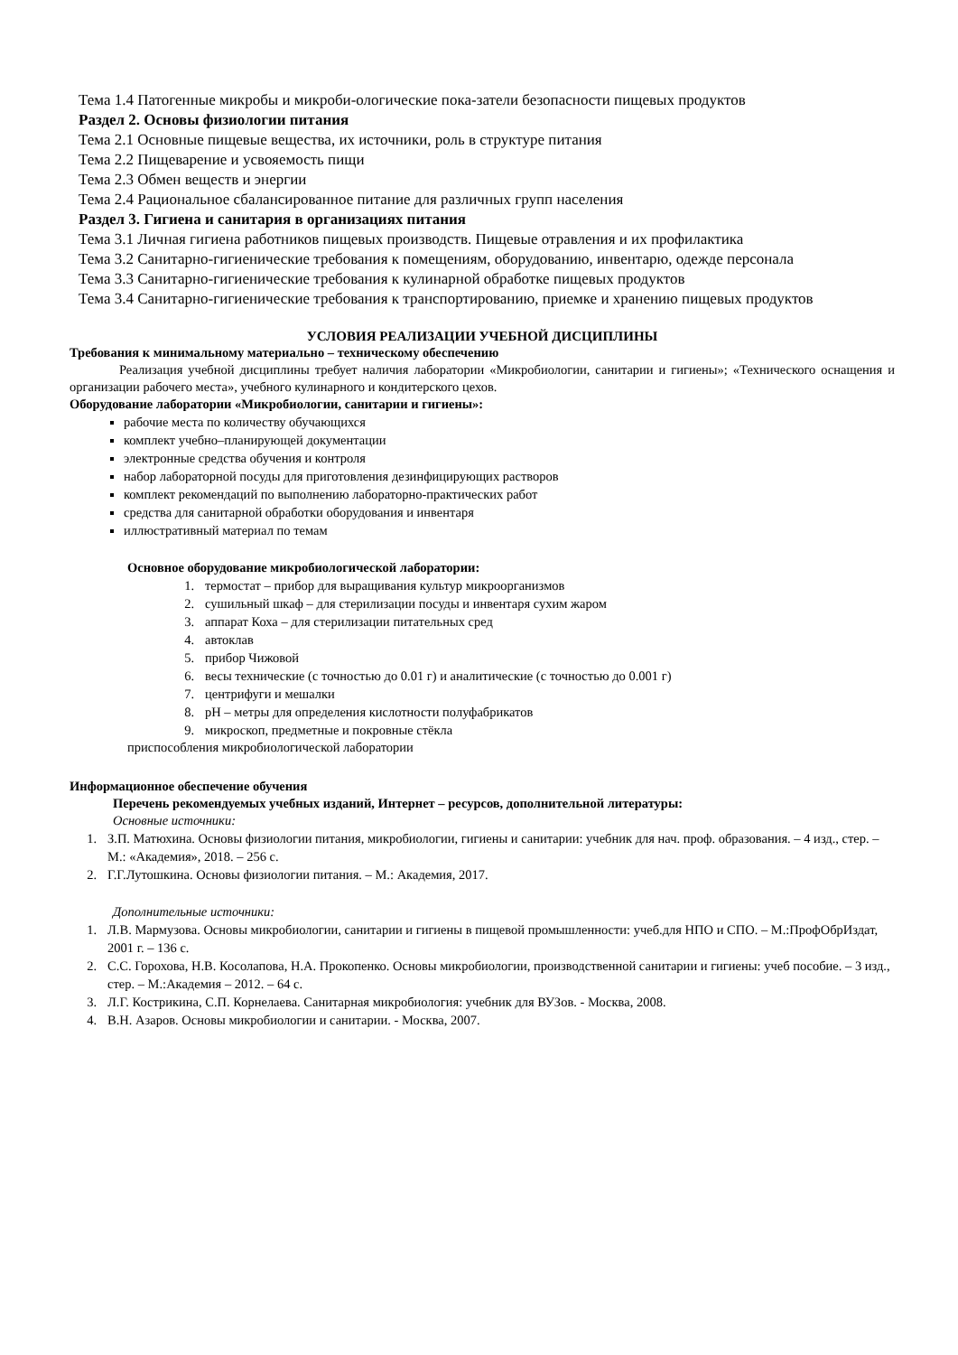Тема 1.4 Патогенные микробы и микроби-ологические пока-затели безопасности пищевых продуктов
Раздел 2. Основы физиологии питания
Тема 2.1 Основные пищевые вещества, их источники, роль в структуре питания
Тема 2.2 Пищеварение и усвояемость пищи
Тема 2.3 Обмен веществ и энергии
Тема 2.4 Рациональное сбалансированное питание для различных групп населения
Раздел 3. Гигиена и санитария в организациях питания
Тема 3.1 Личная гигиена работников пищевых производств. Пищевые отравления и их профилактика
Тема 3.2 Санитарно-гигиенические требования к помещениям, оборудованию, инвентарю, одежде персонала
Тема 3.3 Санитарно-гигиенические требования к кулинарной обработке пищевых продуктов
Тема 3.4 Санитарно-гигиенические требования к транспортированию, приемке и хранению пищевых продуктов
УСЛОВИЯ РЕАЛИЗАЦИИ УЧЕБНОЙ ДИСЦИПЛИНЫ
Требования к минимальному материально – техническому обеспечению
Реализация учебной дисциплины требует наличия лаборатории «Микробиологии, санитарии и гигиены»; «Технического оснащения и организации рабочего места», учебного кулинарного и кондитерского цехов.
Оборудование лаборатории «Микробиологии, санитарии и гигиены»:
рабочие места по количеству обучающихся
комплект учебно–планирующей документации
электронные средства обучения и контроля
набор лабораторной посуды для приготовления дезинфицирующих растворов
комплект рекомендаций по выполнению лабораторно-практических работ
средства для санитарной обработки оборудования и инвентаря
иллюстративный материал по темам
Основное оборудование микробиологической лаборатории:
1. термостат – прибор для выращивания культур микроорганизмов
2. сушильный шкаф – для стерилизации посуды и инвентаря сухим жаром
3. аппарат Коха – для стерилизации питательных сред
4. автоклав
5. прибор Чижовой
6. весы технические (с точностью до 0.01 г) и аналитические (с точностью до 0.001 г)
7. центрифуги и мешалки
8. pH – метры для определения кислотности полуфабрикатов
9. микроскоп, предметные и покровные стёкла
приспособления микробиологической лаборатории
Информационное обеспечение обучения
Перечень рекомендуемых учебных изданий, Интернет – ресурсов, дополнительной литературы:
Основные источники:
1. З.П. Матюхина. Основы физиологии питания, микробиологии, гигиены и санитарии: учебник для нач. проф. образования. – 4 изд., стер. – М.: «Академия», 2018. – 256 с.
2. Г.Г.Лутошкина. Основы физиологии питания. – М.: Академия, 2017.
Дополнительные источники:
1. Л.В. Мармузова. Основы микробиологии, санитарии и гигиены в пищевой промышленности: учеб.для НПО и СПО. – М.:ПрофОбрИздат, 2001 г. – 136 с.
2. С.С. Горохова, Н.В. Косолапова, Н.А. Прокопенко. Основы микробиологии, производственной санитарии и гигиены: учеб пособие. – 3 изд., стер. – М.:Академия – 2012. – 64 с.
3. Л.Г. Кострикина, С.П. Корнелаева. Санитарная микробиология: учебник для ВУЗов. - Москва, 2008.
4. В.Н. Азаров. Основы микробиологии и санитарии. - Москва, 2007.